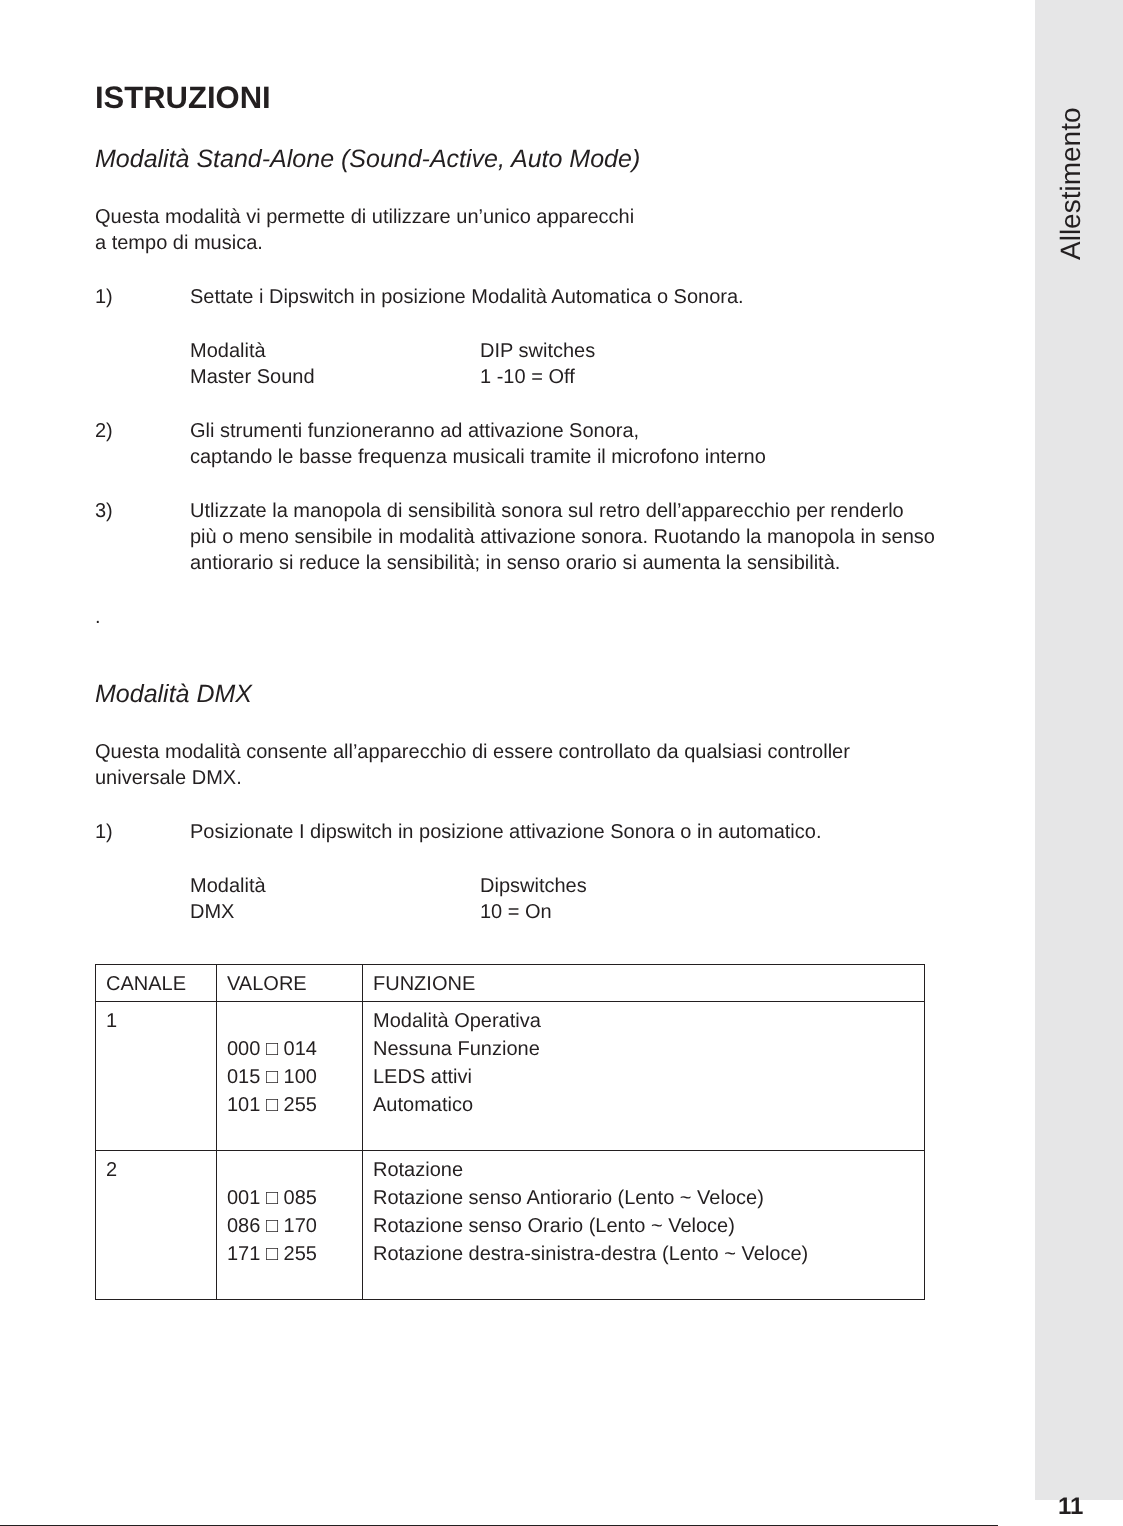Allestimento
ISTRUZIONI
Modalità Stand-Alone (Sound-Active, Auto Mode)
Questa modalità vi permette di utilizzare un’unico apparecchi
a tempo di musica.
1) Settate i Dipswitch in posizione Modalità Automatica o Sonora.
Modalità DIP switches Master Sound 1 -10 = Off
2) Gli strumenti funzioneranno ad attivazione Sonora,
captando le basse frequenza musicali tramite il microfono interno
3) Utlizzate la manopola di sensibilità sonora sul retro dell’apparecchio per renderlo più o meno sensibile in modalità attivazione sonora. Ruotando la manopola in senso antiorario si reduce la sensibilità; in senso orario si aumenta la sensibilità.
.
Modalità DMX
Questa modalità consente all’apparecchio di essere controllato da qualsiasi controller universale DMX.
1) Posizionate I dipswitch in posizione attivazione Sonora o in automatico.
Modalità Dipswitches DMX 10 = On
| CANALE | VALORE | FUNZIONE |
| --- | --- | --- |
| 1 | 000 □ 014 015 □ 100 101 □ 255 | Modalità Operativa Nessuna Funzione LEDS attivi Automatico |
| 2 | 001 □ 085 086 □ 170 171 □ 255 | Rotazione Rotazione senso Antiorario (Lento ~ Veloce) Rotazione senso Orario (Lento ~ Veloce) Rotazione destra-sinistra-destra (Lento ~ Veloce) |
11